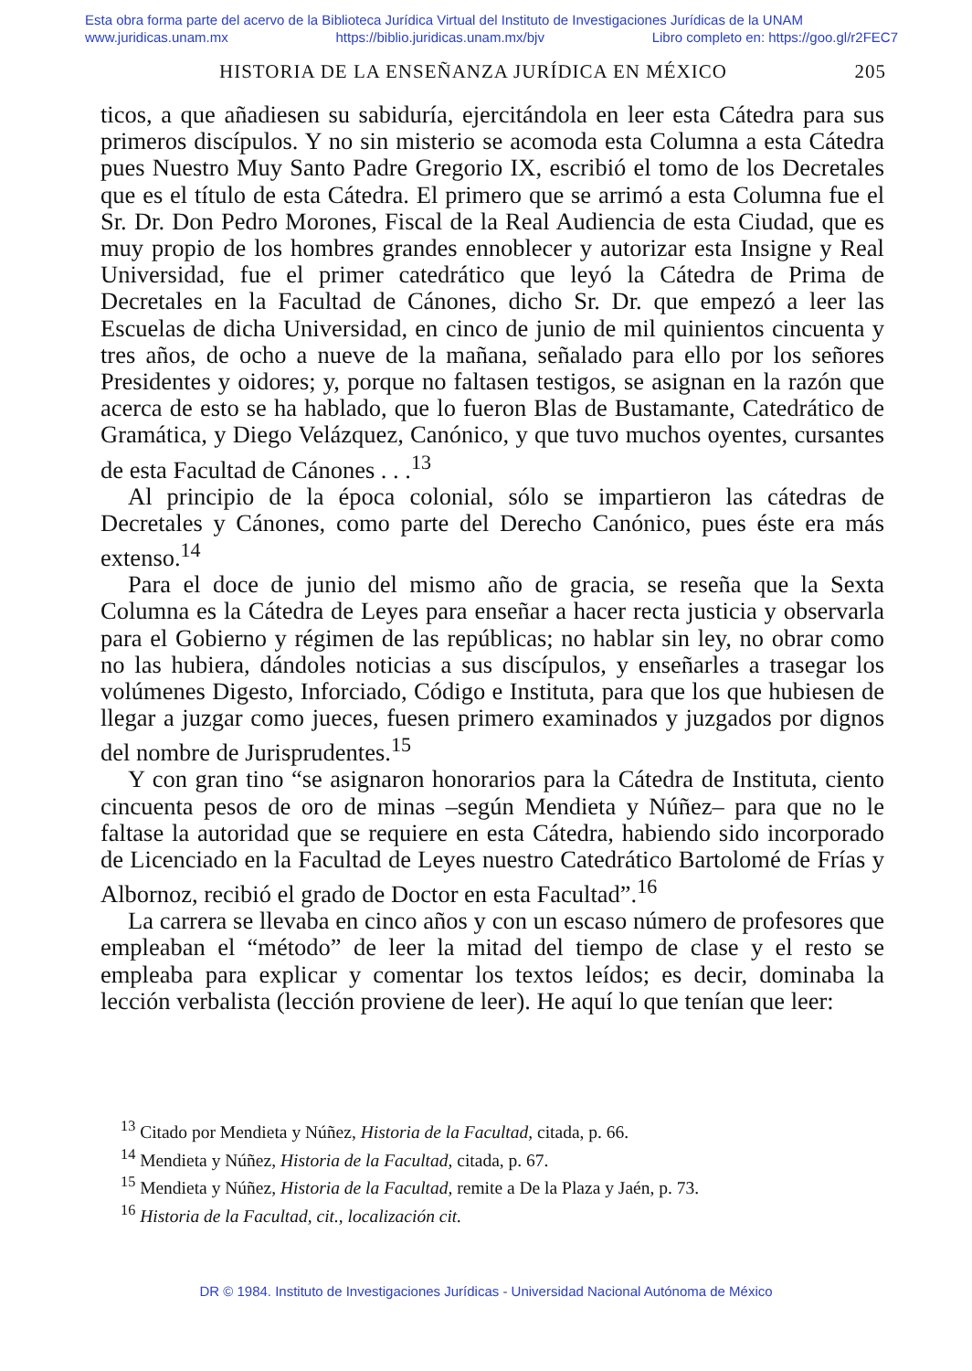Esta obra forma parte del acervo de la Biblioteca Jurídica Virtual del Instituto de Investigaciones Jurídicas de la UNAM
www.juridicas.unam.mx https://biblio.juridicas.unam.mx/bjv Libro completo en: https://goo.gl/r2FEC7
HISTORIA DE LA ENSEÑANZA JURÍDICA EN MÉXICO 205
ticos, a que añadiesen su sabiduría, ejercitándola en leer esta Cátedra para sus primeros discípulos. Y no sin misterio se acomoda esta Columna a esta Cátedra pues Nuestro Muy Santo Padre Gregorio IX, escribió el tomo de los Decretales que es el título de esta Cátedra. El primero que se arrimó a esta Columna fue el Sr. Dr. Don Pedro Morones, Fiscal de la Real Audiencia de esta Ciudad, que es muy propio de los hombres grandes ennoblecer y autorizar esta Insigne y Real Universidad, fue el primer catedrático que leyó la Cátedra de Prima de Decretales en la Facultad de Cánones, dicho Sr. Dr. que empezó a leer las Escuelas de dicha Universidad, en cinco de junio de mil quinientos cincuenta y tres años, de ocho a nueve de la mañana, señalado para ello por los señores Presidentes y oidores; y, porque no faltasen testigos, se asignan en la razón que acerca de esto se ha hablado, que lo fueron Blas de Bustamante, Catedrático de Gramática, y Diego Velázquez, Canónico, y que tuvo muchos oyentes, cursantes de esta Facultad de Cánones . . .<sup>13</sup>
Al principio de la época colonial, sólo se impartieron las cátedras de Decretales y Cánones, como parte del Derecho Canónico, pues éste era más extenso.<sup>14</sup>
Para el doce de junio del mismo año de gracia, se reseña que la Sexta Columna es la Cátedra de Leyes para enseñar a hacer recta justicia y observarla para el Gobierno y régimen de las repúblicas; no hablar sin ley, no obrar como no las hubiera, dándoles noticias a sus discípulos, y enseñarles a trasegar los volúmenes Digesto, Inforciado, Código e Instituta, para que los que hubiesen de llegar a juzgar como jueces, fuesen primero examinados y juzgados por dignos del nombre de Jurisprudentes.<sup>15</sup>
Y con gran tino “se asignaron honorarios para la Cátedra de Instituta, ciento cincuenta pesos de oro de minas –según Mendieta y Núñez– para que no le faltase la autoridad que se requiere en esta Cátedra, habiendo sido incorporado de Licenciado en la Facultad de Leyes nuestro Catedrático Bartolomé de Frías y Albornoz, recibió el grado de Doctor en esta Facultad”.<sup>16</sup>
La carrera se llevaba en cinco años y con un escaso número de profesores que empleaban el “método” de leer la mitad del tiempo de clase y el resto se empleaba para explicar y comentar los textos leídos; es decir, dominaba la lección verbalista (lección proviene de leer). He aquí lo que tenían que leer:
<sup>13</sup> Citado por Mendieta y Núñez, Historia de la Facultad, citada, p. 66.
<sup>14</sup> Mendieta y Núñez, Historia de la Facultad, citada, p. 67.
<sup>15</sup> Mendieta y Núñez, Historia de la Facultad, remite a De la Plaza y Jaén, p. 73.
<sup>16</sup> Historia de la Facultad, cit., localización cit.
DR © 1984. Instituto de Investigaciones Jurídicas - Universidad Nacional Autónoma de México